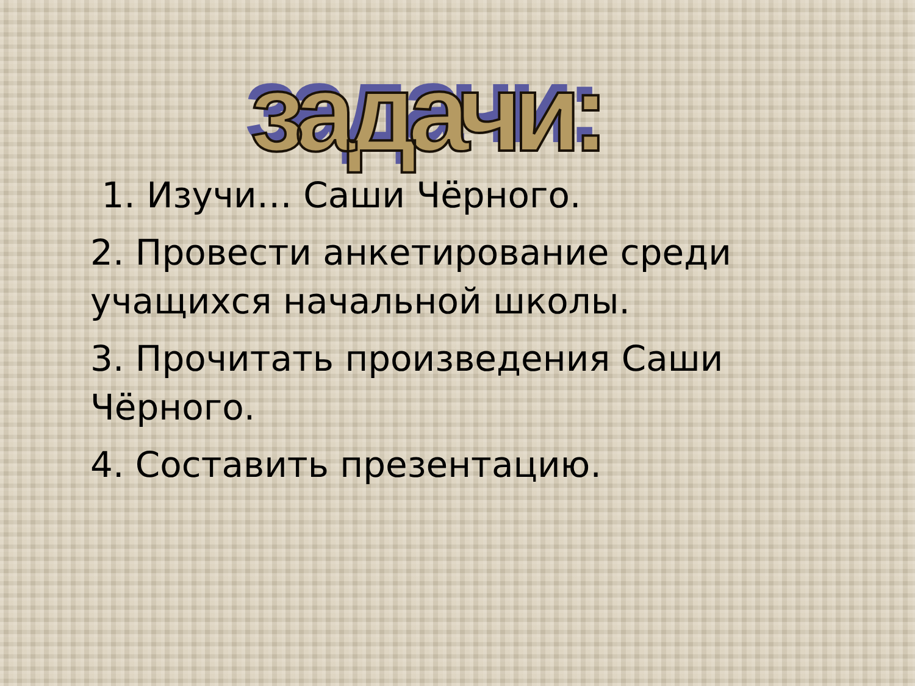задачи:
1. Изучи… Саши Чёрного.
2. Провести анкетирование среди учащихся начальной школы.
3. Прочитать произведения Саши Чёрного.
4. Составить презентацию.